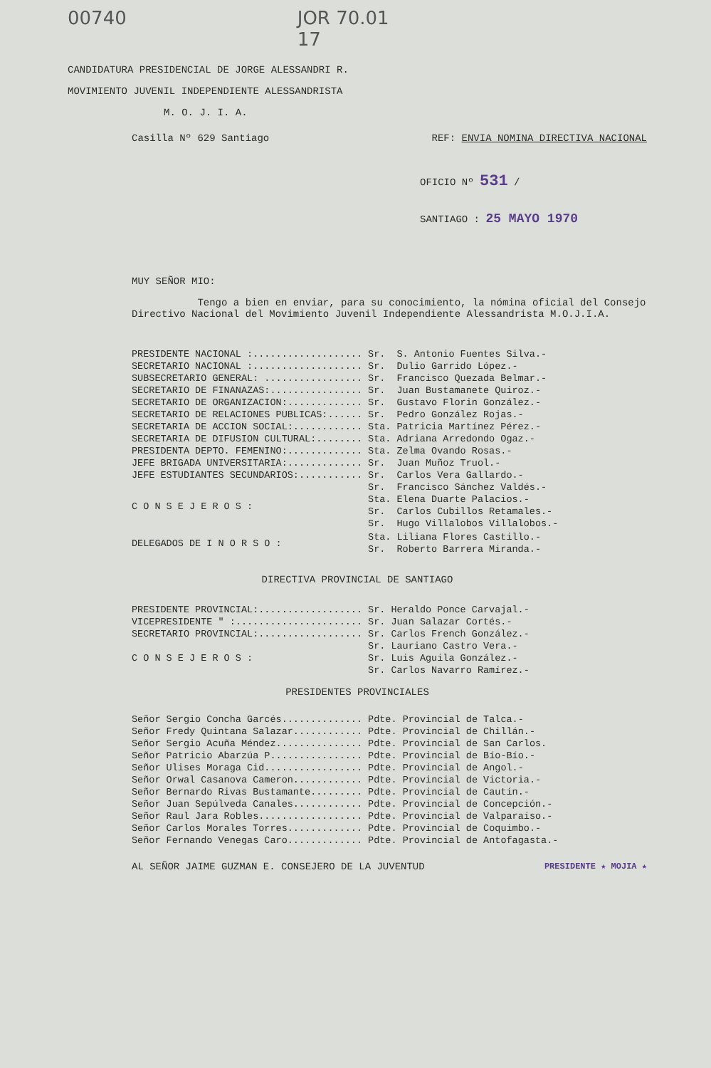00740 JOR 70.01
17
CANDIDATURA PRESIDENCIAL DE JORGE ALESSANDRI R.
MOVIMIENTO JUVENIL INDEPENDIENTE ALESSANDRISTA
M. O. J. I. A.
Casilla Nº 629 Santiago REF: ENVIA NOMINA DIRECTIVA NACIONAL
OFICIO Nº 531 /
SANTIAGO : 25 MAYO 1970
MUY SEÑOR MIO:
Tengo a bien en enviar, para su conocimiento, la nómina oficial del Consejo Directivo Nacional del Movimiento Juvenil Independiente Alessandrista M.O.J.I.A.
| PRESIDENTE NACIONAL :................... | Sr. | S. Antonio Fuentes Silva.- |
| SECRETARIO NACIONAL :................... | Sr. | Dulio Garrido López.- |
| SUBSECRETARIO GENERAL: ................. | Sr. | Francisco Quezada Belmar.- |
| SECRETARIO DE FINANAZAS:................ | Sr. | Juan Bustamanete Quiroz.- |
| SECRETARIO DE ORGANIZACION:............. | Sr. | Gustavo Florin González.- |
| SECRETARIO DE RELACIONES PUBLICAS:...... | Sr. | Pedro González Rojas.- |
| SECRETARIA DE ACCION SOCIAL:............ | Sta. | Patricia Martínez Pérez.- |
| SECRETARIA DE DIFUSION CULTURAL:........ | Sta. | Adriana Arredondo Ogaz.- |
| PRESIDENTA DEPTO. FEMENINO:............. | Sta. | Zelma Ovando Rosas.- |
| JEFE BRIGADA UNIVERSITARIA:............. | Sr. | Juan Muñoz Truol.- |
| JEFE ESTUDIANTES SECUNDARIOS:........... | Sr. | Carlos Vera Gallardo.- |
| C O N S E J E R O S : | Sr. | Francisco Sánchez Valdés.- |
| | Sta. | Elena Duarte Palacios.- |
| | Sr. | Carlos Cubillos Retamales.- |
| | Sr. | Hugo Villalobos Villalobos.- |
| DELEGADOS DE I N O R S O : | Sta. | Liliana Flores Castillo.- |
| | Sr. | Roberto Barrera Miranda.- |
DIRECTIVA PROVINCIAL DE SANTIAGO
| PRESIDENTE PROVINCIAL:.................. | Sr. | Heraldo Ponce Carvajal.- |
| VICEPRESIDENTE " :...................... | Sr. | Juan Salazar Cortés.- |
| SECRETARIO PROVINCIAL:.................. | Sr. | Carlos French González.- |
| C O N S E J E R O S : | Sr. | Lauriano Castro Vera.- |
| | Sr. | Luis Aguila González.- |
| | Sr. | Carlos Navarro Ramírez.- |
PRESIDENTES PROVINCIALES
| Señor Sergio Concha Garcés.............. | Pdte. Provincial de Talca.- |
| Señor Fredy Quintana Salazar............ | Pdte. Provincial de Chillán.- |
| Señor Sergio Acuña Méndez............... | Pdte. Provincial de San Carlos. |
| Señor Patricio Abarzúa P................ | Pdte. Provincial de Bío-Bío.- |
| Señor Ulises Moraga Cid................. | Pdte. Provincial de Angol.- |
| Señor Orwal Casanova Cameron............ | Pdte. Provincial de Victoria.- |
| Señor Bernardo Rivas Bustamante......... | Pdte. Provincial de Cautín.- |
| Señor Juan Sepúlveda Canales............ | Pdte. Provincial de Concepción.- |
| Señor Raul Jara Robles.................. | Pdte. Provincial de Valparaíso.- |
| Señor Carlos Morales Torres............. | Pdte. Provincial de Coquimbo.- |
| Señor Fernando Venegas Caro............. | Pdte. Provincial de Antofagasta.- |
AL SEÑOR JAIME GUZMAN E. CONSEJERO DE LA JUVENTUD PRESIDENTE ★ MOJIA ★